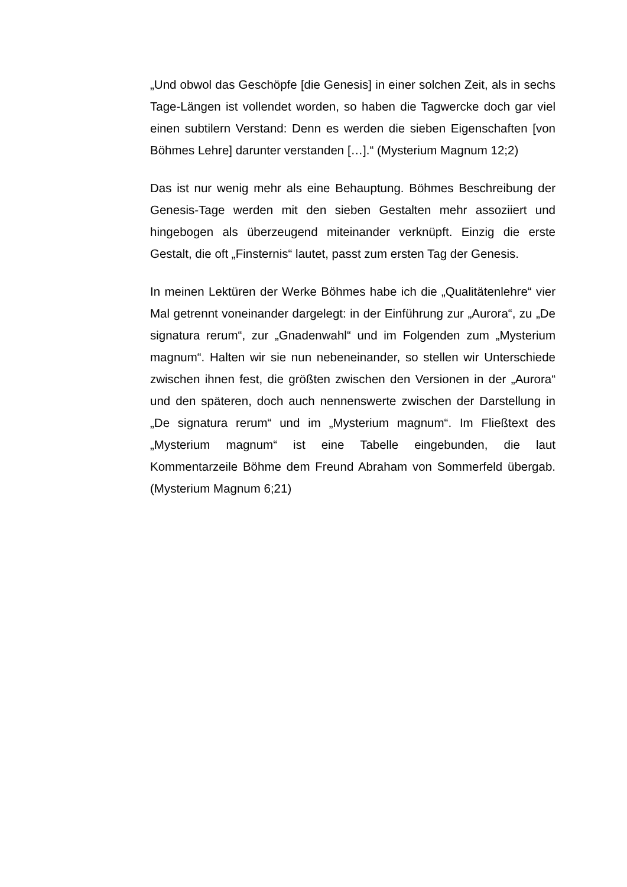„Und obwol das Geschöpfe [die Genesis] in einer solchen Zeit, als in sechs Tage-Längen ist vollendet worden, so haben die Tagwercke doch gar viel einen subtilern Verstand: Denn es werden die sieben Eigenschaften [von Böhmes Lehre] darunter verstanden […].“ (Mysterium Magnum 12;2)
Das ist nur wenig mehr als eine Behauptung. Böhmes Beschreibung der Genesis-Tage werden mit den sieben Gestalten mehr assoziiert und hingebogen als überzeugend miteinander verknüpft. Einzig die erste Gestalt, die oft „Finsternis“ lautet, passt zum ersten Tag der Genesis.
In meinen Lektüren der Werke Böhmes habe ich die „Qualitätenlehre“ vier Mal getrennt voneinander dargelegt: in der Einführung zur „Aurora“, zu „De signatura rerum“, zur „Gnadenwahl“ und im Folgenden zum „Mysterium magnum“. Halten wir sie nun nebeneinander, so stellen wir Unterschiede zwischen ihnen fest, die größten zwischen den Versionen in der „Aurora“ und den späteren, doch auch nennenswerte zwischen der Darstellung in „De signatura rerum“ und im „Mysterium magnum“. Im Fließtext des „Mysterium magnum“ ist eine Tabelle eingebunden, die laut Kommentarzeile Böhme dem Freund Abraham von Sommerfeld übergab. (Mysterium Magnum 6;21)